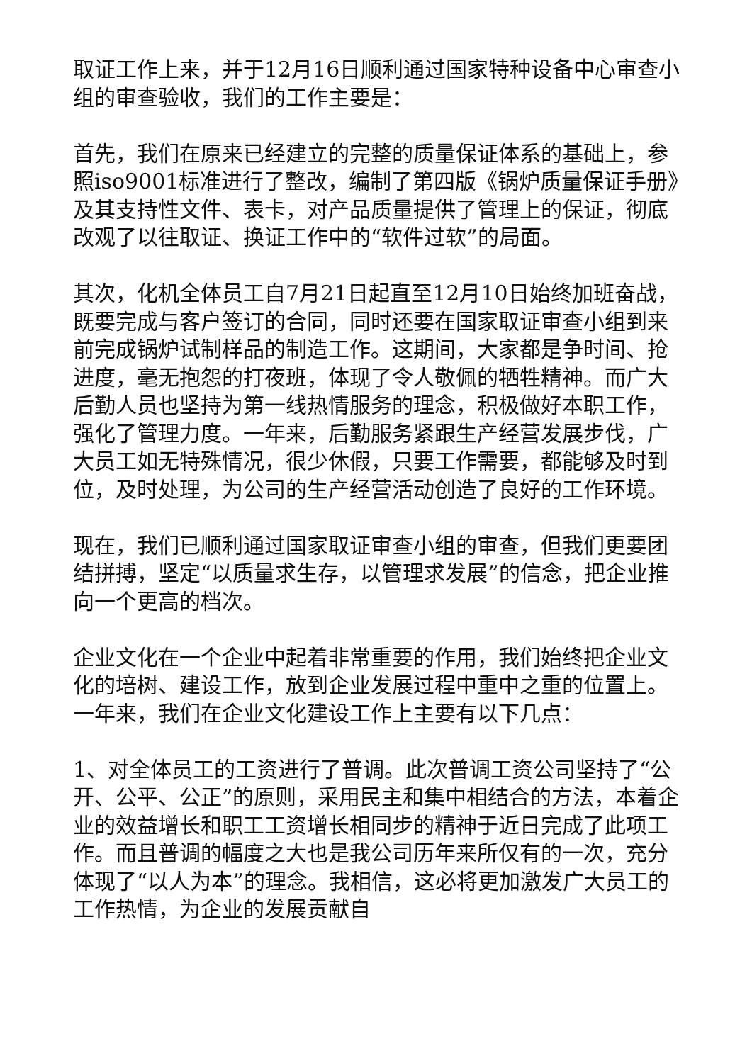取证工作上来，并于12月16日顺利通过国家特种设备中心审查小组的审查验收，我们的工作主要是：
首先，我们在原来已经建立的完整的质量保证体系的基础上，参照iso9001标准进行了整改，编制了第四版《锅炉质量保证手册》及其支持性文件、表卡，对产品质量提供了管理上的保证，彻底改观了以往取证、换证工作中的“软件过软”的局面。
其次，化机全体员工自7月21日起直至12月10日始终加班奋战，既要完成与客户签订的合同，同时还要在国家取证审查小组到来前完成锅炉试制样品的制造工作。这期间，大家都是争时间、抢进度，毫无抱怨的打夜班，体现了令人敬佩的牺牲精神。而广大后勤人员也坚持为第一线热情服务的理念，积极做好本职工作，强化了管理力度。一年来，后勤服务紧跟生产经营发展步伐，广大员工如无特殊情况，很少休假，只要工作需要，都能够及时到位，及时处理，为公司的生产经营活动创造了良好的工作环境。
现在，我们已顺利通过国家取证审查小组的审查，但我们更要团结拼搏，坚定“以质量求生存，以管理求发展”的信念，把企业推向一个更高的档次。
企业文化在一个企业中起着非常重要的作用，我们始终把企业文化的培树、建设工作，放到企业发展过程中重中之重的位置上。一年来，我们在企业文化建设工作上主要有以下几点：
1、对全体员工的工资进行了普调。此次普调工资公司坚持了“公开、公平、公正”的原则，采用民主和集中相结合的方法，本着企业的效益增长和职工工资增长相同步的精神于近日完成了此项工作。而且普调的幅度之大也是我公司历年来所仅有的一次，充分体现了“以人为本”的理念。我相信，这必将更加激发广大员工的工作热情，为企业的发展贡献自